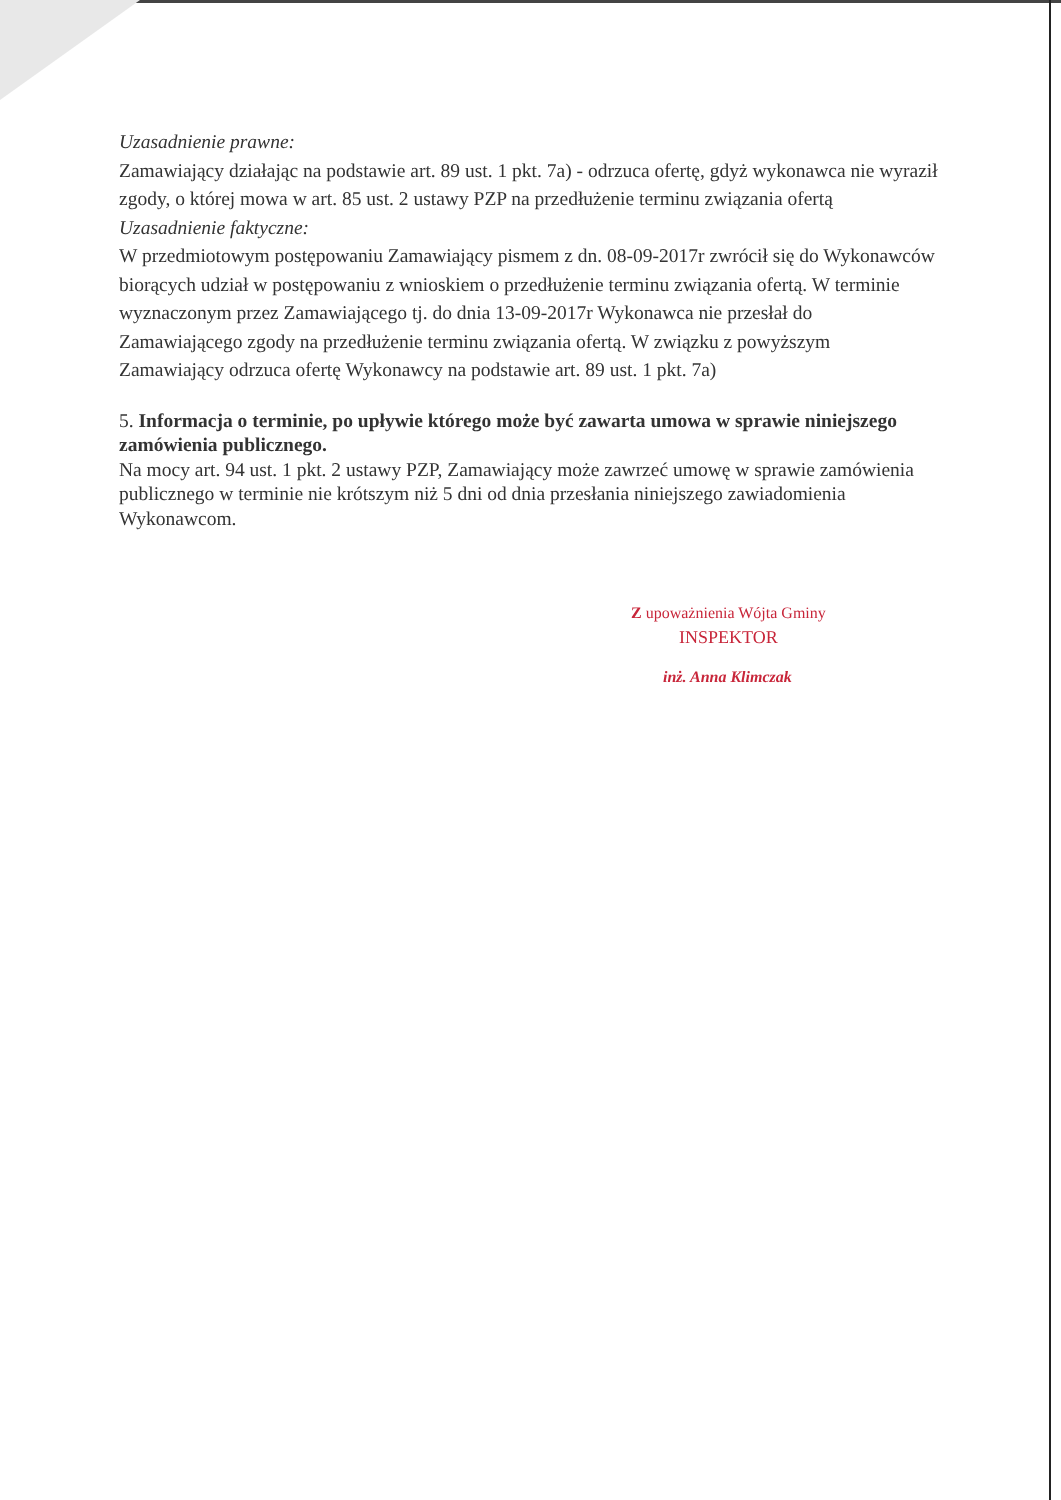Uzasadnienie prawne:
Zamawiający działając na podstawie art. 89 ust. 1 pkt. 7a) - odrzuca ofertę, gdyż wykonawca nie wyraził zgody, o której mowa w art. 85 ust. 2 ustawy PZP na przedłużenie terminu związania ofertą
Uzasadnienie faktyczne:
W przedmiotowym postępowaniu Zamawiający pismem z dn. 08-09-2017r zwrócił się do Wykonawców biorących udział w postępowaniu z wnioskiem o przedłużenie terminu związania ofertą. W terminie wyznaczonym przez Zamawiającego tj. do dnia 13-09-2017r Wykonawca nie przesłał do Zamawiającego zgody na przedłużenie terminu związania ofertą. W związku z powyższym Zamawiający odrzuca ofertę Wykonawcy na podstawie art. 89 ust. 1 pkt. 7a)
5. Informacja o terminie, po upływie którego może być zawarta umowa w sprawie niniejszego zamówienia publicznego.
Na mocy art. 94 ust. 1 pkt. 2 ustawy PZP, Zamawiający może zawrzeć umowę w sprawie zamówienia publicznego w terminie nie krótszym niż 5 dni od dnia przesłania niniejszego zawiadomienia Wykonawcom.
Z upoważnienia Wójta Gminy
INSPEKTOR
inż. Anna Klimczak